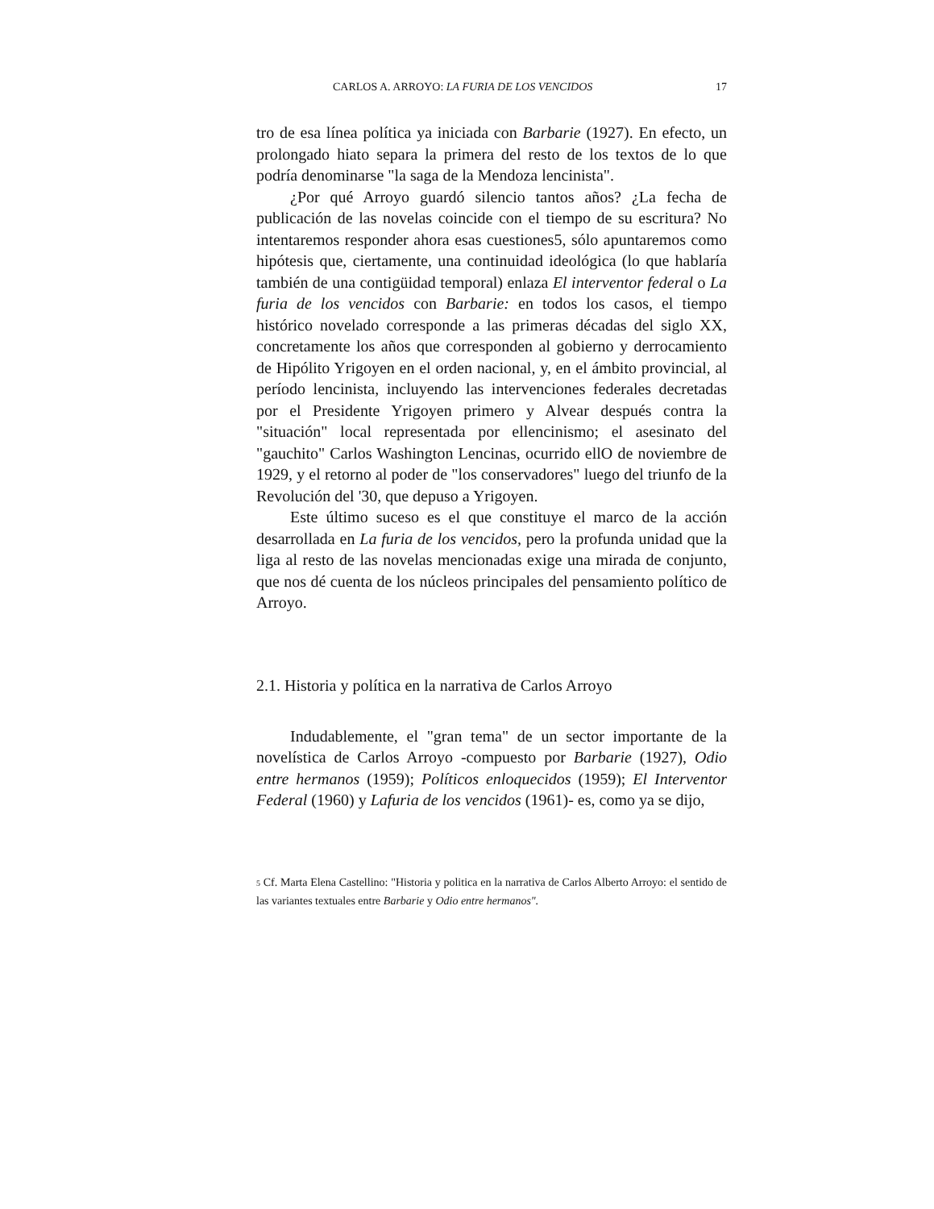CARLOS A. ARROYO: LA FURIA DE LOS VENCIDOS 17
tro de esa línea política ya iniciada con Barbarie (1927). En efecto, un prolongado hiato separa la primera del resto de los textos de lo que podría denominarse "la saga de la Mendoza lencinista".
¿Por qué Arroyo guardó silencio tantos años? ¿La fecha de publicación de las novelas coincide con el tiempo de su escritura? No intentaremos responder ahora esas cuestiones5, sólo apuntaremos como hipótesis que, ciertamente, una continuidad ideológica (lo que hablaría también de una contigüidad temporal) enlaza El interventor federal o La furia de los vencidos con Barbarie: en todos los casos, el tiempo histórico novelado corresponde a las primeras décadas del siglo XX, concretamente los años que corresponden al gobierno y derrocamiento de Hipólito Yrigoyen en el orden nacional, y, en el ámbito provincial, al período lencinista, incluyendo las intervenciones federales decretadas por el Presidente Yrigoyen primero y Alvear después contra la "situación" local representada por ellencinismo; el asesinato del "gauchito" Carlos Washington Lencinas, ocurrido ellO de noviembre de 1929, y el retorno al poder de "los conservadores" luego del triunfo de la Revolución del '30, que depuso a Yrigoyen.
Este último suceso es el que constituye el marco de la acción desarrollada en La furia de los vencidos, pero la profunda unidad que la liga al resto de las novelas mencionadas exige una mirada de conjunto, que nos dé cuenta de los núcleos principales del pensamiento político de Arroyo.
2.1. Historia y política en la narrativa de Carlos Arroyo
Indudablemente, el "gran tema" de un sector importante de la novelística de Carlos Arroyo -compuesto por Barbarie (1927), Odio entre hermanos (1959); Políticos enloquecidos (1959); El Interventor Federal (1960) y Lafuria de los vencidos (1961)- es, como ya se dijo,
5 Cf. Marta Elena Castellino: "Historia y politica en la narrativa de Carlos Alberto Arroyo: el sentido de las variantes textuales entre Barbarie y Odio entre hermanos".